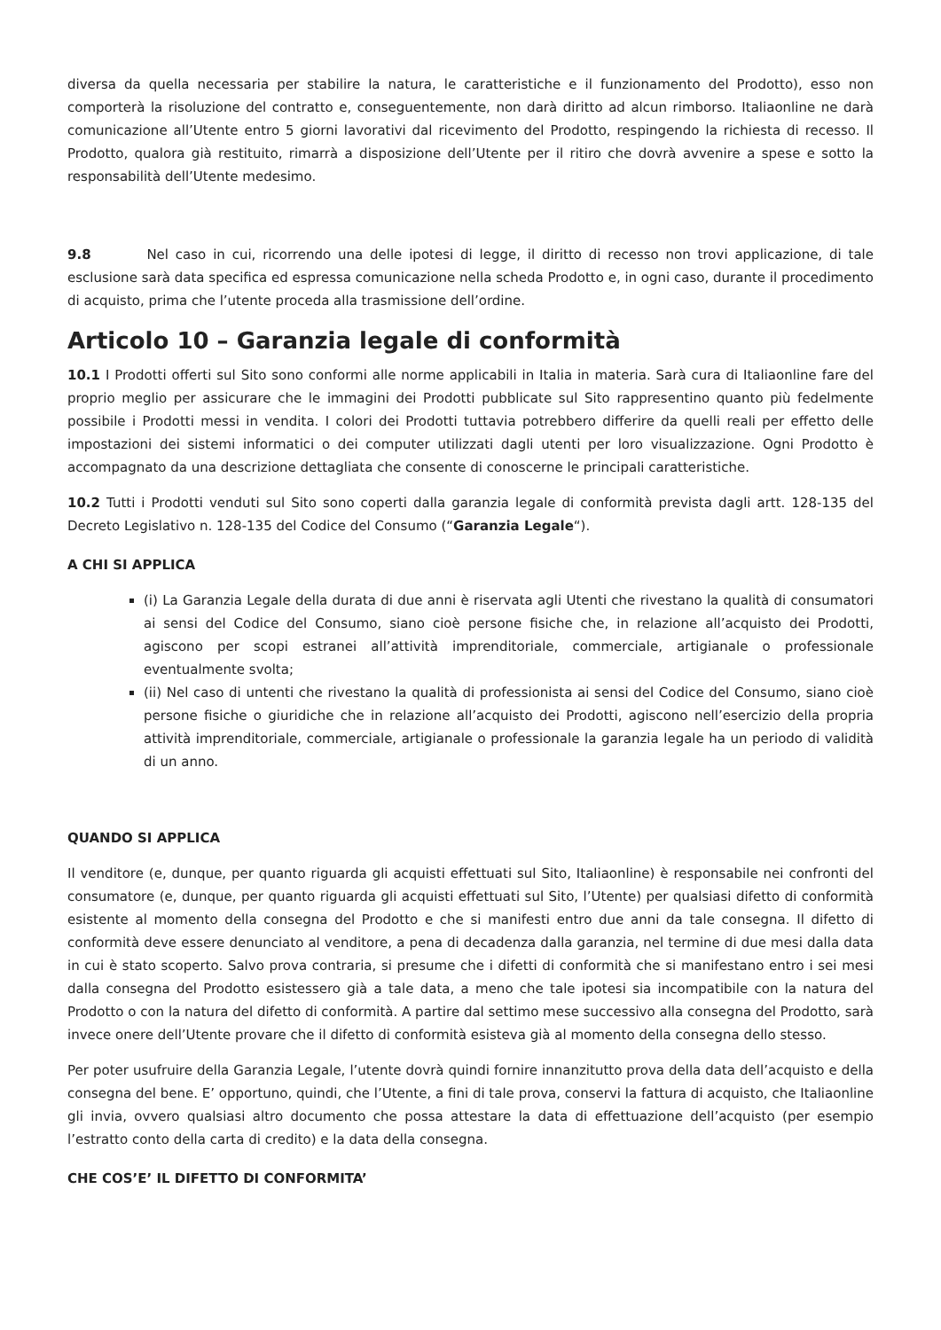diversa da quella necessaria per stabilire la natura, le caratteristiche e il funzionamento del Prodotto), esso non comporterà la risoluzione del contratto e, conseguentemente, non darà diritto ad alcun rimborso. Italiaonline ne darà comunicazione all’Utente entro 5 giorni lavorativi dal ricevimento del Prodotto, respingendo la richiesta di recesso. Il Prodotto, qualora già restituito, rimarrà a disposizione dell’Utente per il ritiro che dovrà avvenire a spese e sotto la responsabilità dell’Utente medesimo.
9.8 Nel caso in cui, ricorrendo una delle ipotesi di legge, il diritto di recesso non trovi applicazione, di tale esclusione sarà data specifica ed espressa comunicazione nella scheda Prodotto e, in ogni caso, durante il procedimento di acquisto, prima che l’utente proceda alla trasmissione dell’ordine.
Articolo 10 – Garanzia legale di conformità
10.1 I Prodotti offerti sul Sito sono conformi alle norme applicabili in Italia in materia. Sarà cura di Italiaonline fare del proprio meglio per assicurare che le immagini dei Prodotti pubblicate sul Sito rappresentino quanto più fedelmente possibile i Prodotti messi in vendita. I colori dei Prodotti tuttavia potrebbero differire da quelli reali per effetto delle impostazioni dei sistemi informatici o dei computer utilizzati dagli utenti per loro visualizzazione. Ogni Prodotto è accompagnato da una descrizione dettagliata che consente di conoscerne le principali caratteristiche.
10.2 Tutti i Prodotti venduti sul Sito sono coperti dalla garanzia legale di conformità prevista dagli artt. 128-135 del Decreto Legislativo n. 128-135 del Codice del Consumo (“Garanzia Legale“).
A CHI SI APPLICA
(i) La Garanzia Legale della durata di due anni è riservata agli Utenti che rivestano la qualità di consumatori ai sensi del Codice del Consumo, siano cioè persone fisiche che, in relazione all’acquisto dei Prodotti, agiscono per scopi estranei all’attività imprenditoriale, commerciale, artigianale o professionale eventualmente svolta;
(ii) Nel caso di untenti che rivestano la qualità di professionista ai sensi del Codice del Consumo, siano cioè persone fisiche o giuridiche che in relazione all’acquisto dei Prodotti, agiscono nell’esercizio della propria attività imprenditoriale, commerciale, artigianale o professionale la garanzia legale ha un periodo di validità di un anno.
QUANDO SI APPLICA
Il venditore (e, dunque, per quanto riguarda gli acquisti effettuati sul Sito, Italiaonline) è responsabile nei confronti del consumatore (e, dunque, per quanto riguarda gli acquisti effettuati sul Sito, l’Utente) per qualsiasi difetto di conformità esistente al momento della consegna del Prodotto e che si manifesti entro due anni da tale consegna. Il difetto di conformità deve essere denunciato al venditore, a pena di decadenza dalla garanzia, nel termine di due mesi dalla data in cui è stato scoperto. Salvo prova contraria, si presume che i difetti di conformità che si manifestano entro i sei mesi dalla consegna del Prodotto esistessero già a tale data, a meno che tale ipotesi sia incompatibile con la natura del Prodotto o con la natura del difetto di conformità. A partire dal settimo mese successivo alla consegna del Prodotto, sarà invece onere dell’Utente provare che il difetto di conformità esisteva già al momento della consegna dello stesso.
Per poter usufruire della Garanzia Legale, l’utente dovrà quindi fornire innanzitutto prova della data dell’acquisto e della consegna del bene. E’ opportuno, quindi, che l’Utente, a fini di tale prova, conservi la fattura di acquisto, che Italiaonline gli invia, ovvero qualsiasi altro documento che possa attestare la data di effettuazione dell’acquisto (per esempio l’estratto conto della carta di credito) e la data della consegna.
CHE COS’E’ IL DIFETTO DI CONFORMITA’